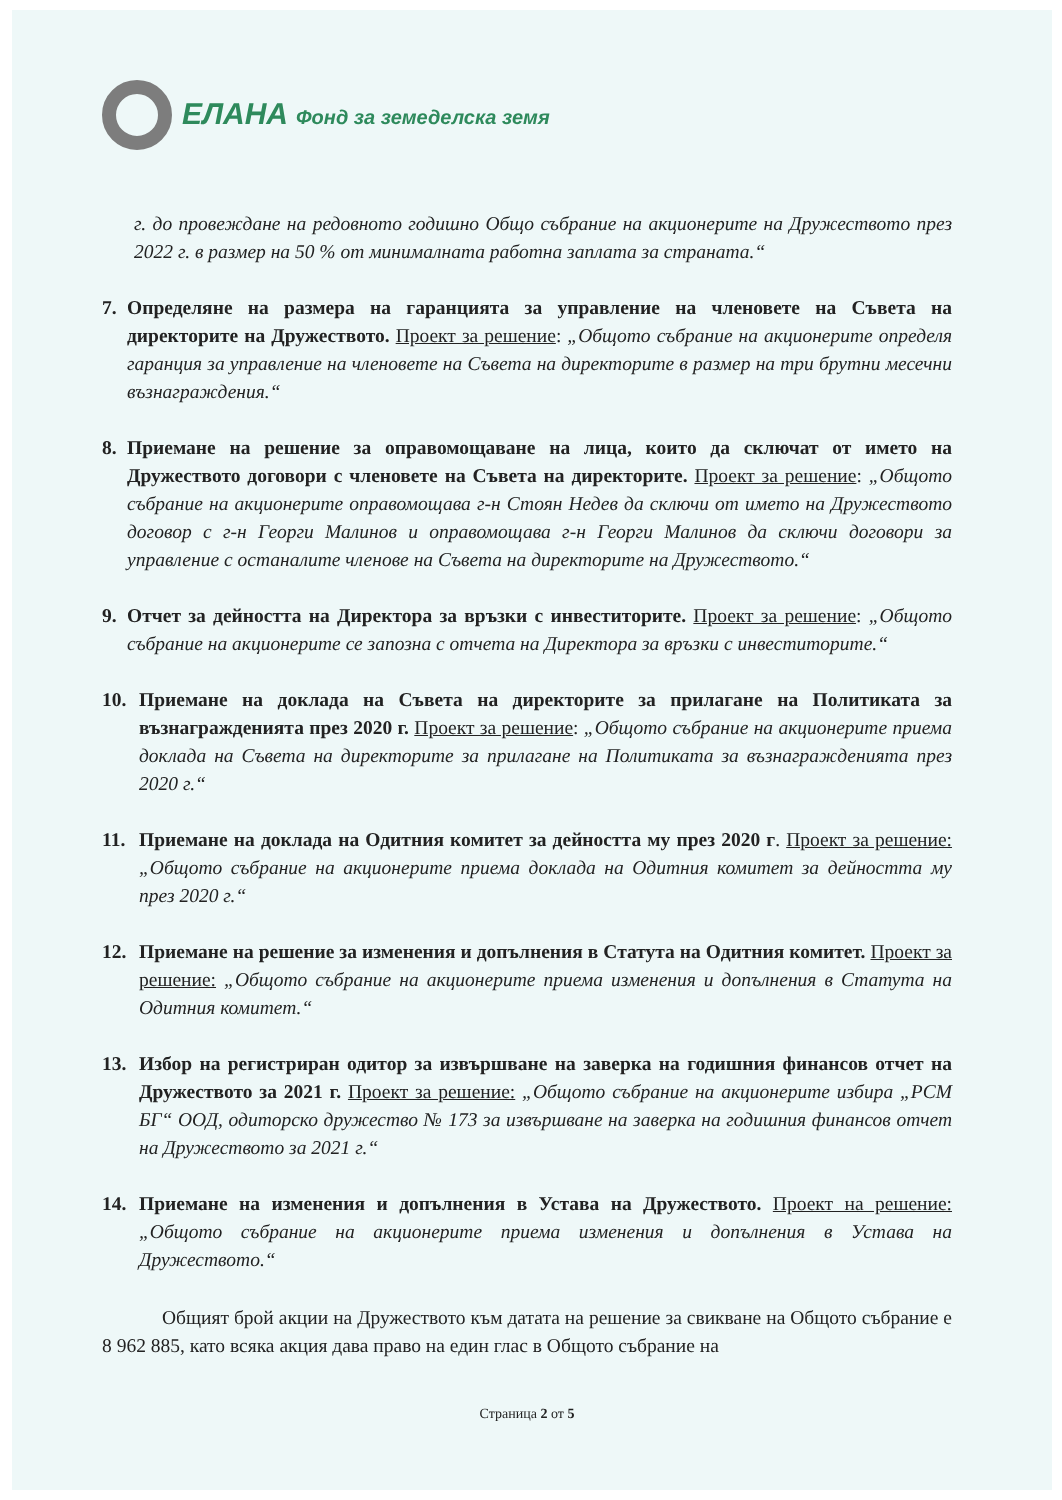ЕЛАНА Фонд за земеделска земя
г. до провеждане на редовното годишно Общо събрание на акционерите на Дружеството през 2022 г. в размер на 50 % от минималната работна заплата за страната.“
7. Определяне на размера на гаранцията за управление на членовете на Съвета на директорите на Дружеството. Проект за решение: „Общото събрание на акционерите определя гаранция за управление на членовете на Съвета на директорите в размер на три брутни месечни възнаграждения.“
8. Приемане на решение за оправомощаване на лица, които да сключат от името на Дружеството договори с членовете на Съвета на директорите. Проект за решение: „Общото събрание на акционерите оправомощава г-н Стоян Недев да сключи от името на Дружеството договор с г-н Георги Малинов и оправомощава г-н Георги Малинов да сключи договори за управление с останалите членове на Съвета на директорите на Дружеството.“
9. Отчет за дейността на Директора за връзки с инвеститорите. Проект за решение: „Общото събрание на акционерите се запозна с отчета на Директора за връзки с инвеститорите.“
10. Приемане на доклада на Съвета на директорите за прилагане на Политиката за възнагражденията през 2020 г. Проект за решение: „Общото събрание на акционерите приема доклада на Съвета на директорите за прилагане на Политиката за възнагражденията през 2020 г.“
11. Приемане на доклада на Одитния комитет за дейността му през 2020 г. Проект за решение: „Общото събрание на акционерите приема доклада на Одитния комитет за дейността му през 2020 г.“
12. Приемане на решение за изменения и допълнения в Статута на Одитния комитет. Проект за решение: „Общото събрание на акционерите приема изменения и допълнения в Статута на Одитния комитет.“
13. Избор на регистриран одитор за извършване на заверка на годишния финансов отчет на Дружеството за 2021 г. Проект за решение: „Общото събрание на акционерите избира „РСМ БГ“ ООД, одиторско дружество № 173 за извършване на заверка на годишния финансов отчет на Дружеството за 2021 г.“
14. Приемане на изменения и допълнения в Устава на Дружеството. Проект на решение: „Общото събрание на акционерите приема изменения и допълнения в Устава на Дружеството.“
Общият брой акции на Дружеството към датата на решение за свикване на Общото събрание е 8 962 885, като всяка акция дава право на един глас в Общото събрание на
Страница 2 от 5